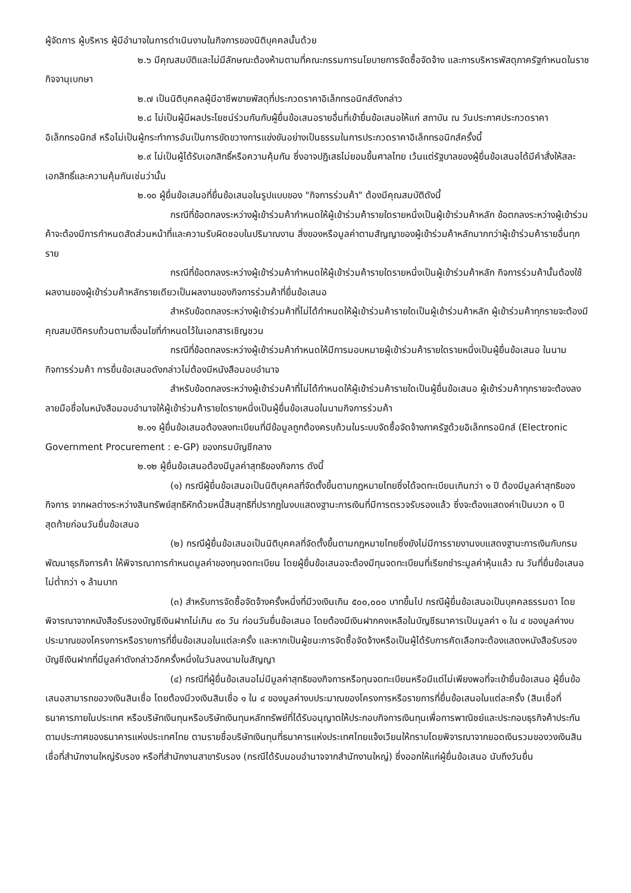ผู้จัดการ ผู้บริหาร ผู้มีอำนาจในการดำเนินงานในกิจการของนิติบุคคลนั้นด้วย
๒.๖ มีคุณสมบัติและไม่มีลักษณะต้องห้ามตามที่คณะกรรมการนโยบายการจัดซื้อจัดจ้าง และการบริหารพัสดุภาครัฐกำหนดในราชกิจจานุเบกษา
๒.๗ เป็นนิติบุคคลผู้มีอาชีพขายพัสดุที่ประกวดราคาอิเล็กทรอนิกส์ดังกล่าว
๒.๘ ไม่เป็นผู้มีผลประโยชน์ร่วมกันกับผู้ยื่นข้อเสนอรายอื่นที่เข้ายื่นข้อเสนอให้แก่ สถาบัน ณ วันประกาศประกวดราคาอิเล็กทรอนิกส์ หรือไม่เป็นผู้กระทำการอันเป็นการขัดขวางการแข่งขันอย่างเป็นธรรมในการประกวดราคาอิเล็กทรอนิกส์ครั้งนี้
๒.๙ ไม่เป็นผู้ได้รับเอกสิทธิ์หรือความคุ้มกัน ซึ่งอาจปฏิเสธไม่ยอมขึ้นศาลไทย เว้นแต่รัฐบาลของผู้ยื่นข้อเสนอได้มีคำสั่งให้สละเอกสิทธิ์และความคุ้มกันเช่นว่านั้น
๒.๑๐ ผู้ยื่นข้อเสนอที่ยื่นข้อเสนอในรูปแบบของ "กิจการร่วมค้า" ต้องมีคุณสมบัติดังนี้
กรณีที่ข้อตกลงระหว่างผู้เข้าร่วมค้ากำหนดให้ผู้เข้าร่วมค้ารายใดรายหนึ่งเป็นผู้เข้าร่วมค้าหลัก ข้อตกลงระหว่างผู้เข้าร่วมค้าจะต้องมีการกำหนดสัดส่วนหน้าที่และความรับผิดชอบในปริมาณงาน สิ่งของหรือมูลค่าตามสัญญาของผู้เข้าร่วมค้าหลักมากกว่าผู้เข้าร่วมค้ารายอื่นทุกราย
กรณีที่ข้อตกลงระหว่างผู้เข้าร่วมค้ากำหนดให้ผู้เข้าร่วมค้ารายใดรายหนึ่งเป็นผู้เข้าร่วมค้าหลัก กิจการร่วมค้านั้นต้องใช้ผลงานของผู้เข้าร่วมค้าหลักรายเดียวเป็นผลงานของกิจการร่วมค้าที่ยื่นข้อเสนอ
สำหรับข้อตกลงระหว่างผู้เข้าร่วมค้าที่ไม่ได้กำหนดให้ผู้เข้าร่วมค้ารายใดเป็นผู้เข้าร่วมค้าหลัก ผู้เข้าร่วมค้าทุกรายจะต้องมีคุณสมบัติครบถ้วนตามเงื่อนไขที่กำหนดไว้ในเอกสารเชิญชวน
กรณีที่ข้อตกลงระหว่างผู้เข้าร่วมค้ากำหนดให้มีการมอบหมายผู้เข้าร่วมค้ารายใดรายหนึ่งเป็นผู้ยื่นข้อเสนอ ในนามกิจการร่วมค้า การยื่นข้อเสนอดังกล่าวไม่ต้องมีหนังสือมอบอำนาจ
สำหรับข้อตกลงระหว่างผู้เข้าร่วมค้าที่ไม่ได้กำหนดให้ผู้เข้าร่วมค้ารายใดเป็นผู้ยื่นข้อเสนอ ผู้เข้าร่วมค้าทุกรายจะต้องลงลายมือชื่อในหนังสือมอบอำนาจให้ผู้เข้าร่วมค้ารายใดรายหนึ่งเป็นผู้ยื่นข้อเสนอในนามกิจการร่วมค้า
๒.๑๑ ผู้ยื่นข้อเสนอต้องลงทะเบียนที่มีข้อมูลถูกต้องครบถ้วนในระบบจัดซื้อจัดจ้างภาครัฐด้วยอิเล็กทรอนิกส์ (Electronic Government Procurement : e-GP) ของกรมบัญชีกลาง
๒.๑๒ ผู้ยื่นข้อเสนอต้องมีมูลค่าสุทธิของกิจการ ดังนี้
(๑) กรณีผู้ยื่นข้อเสนอเป็นนิติบุคคลที่จัดตั้งขึ้นตามกฎหมายไทยซึ่งได้จดทะเบียนเกินกว่า ๑ ปี ต้องมีมูลค่าสุทธิของกิจการ จากผลต่างระหว่างสินทรัพย์สุทธิหักด้วยหนี้สินสุทธิที่ปรากฏในงบแสดงฐานะการเงินที่มีการตรวจรับรองแล้ว ซึ่งจะต้องแสดงค่าเป็นบวก ๑ ปีสุดท้ายก่อนวันยื่นข้อเสนอ
(๒) กรณีผู้ยื่นข้อเสนอเป็นนิติบุคคลที่จัดตั้งขึ้นตามกฎหมายไทยซึ่งยังไม่มีการรายงานงบแสดงฐานะการเงินกับกรมพัฒนาธุรกิจการค้า ให้พิจารณาการกำหนดมูลค่าของทุนจดทะเบียน โดยผู้ยื่นข้อเสนอจะต้องมีทุนจดทะเบียนที่เรียกชำระมูลค่าหุ้นแล้ว ณ วันที่ยื่นข้อเสนอ ไม่ต่ำกว่า ๑ ล้านบาท
(๓) สำหรับการจัดซื้อจัดจ้างครั้งหนึ่งที่มีวงเงินเกิน ๕๐๐,๐๐๐ บาทขึ้นไป กรณีผู้ยื่นข้อเสนอเป็นบุคคลธรรมดา โดยพิจารณาจากหนังสือรับรองบัญชีเงินฝากไม่เกิน ๙๐ วัน ก่อนวันยื่นข้อเสนอ โดยต้องมีเงินฝากคงเหลือในบัญชีธนาคารเป็นมูลค่า ๑ ใน ๔ ของมูลค่างบประมาณของโครงการหรือรายการที่ยื่นข้อเสนอในแต่ละครั้ง และหากเป็นผู้ชนะการจัดซื้อจัดจ้างหรือเป็นผู้ได้รับการคัดเลือกจะต้องแสดงหนังสือรับรองบัญชีเงินฝากที่มีมูลค่าดังกล่าวอีกครั้งหนึ่งในวันลงนามในสัญญา
(๔) กรณีที่ผู้ยื่นข้อเสนอไม่มีมูลค่าสุทธิของกิจการหรือทุนจดทะเบียนหรือมีแต่ไม่เพียงพอที่จะเข้ายื่นข้อเสนอ ผู้ยื่นข้อเสนอสามารถขอวงเงินสินเชื่อ โดยต้องมีวงเงินสินเชื่อ ๑ ใน ๔ ของมูลค่างบประมาณของโครงการหรือรายการที่ยื่นข้อเสนอในแต่ละครั้ง (สินเชื่อที่ธนาคารภายในประเทศ หรือบริษัทเงินทุนหรือบริษัทเงินทุนหลักทรัพย์ที่ได้รับอนุญาตให้ประกอบกิจการเงินทุนเพื่อการพาณิชย์และประกอบธุรกิจค้าประกันตามประกาศของธนาคารแห่งประเทศไทย ตามรายชื่อบริษัทเงินทุนที่ธนาคารแห่งประเทศไทยแจ้งเวียนให้ทราบโดยพิจารณาจากยอดเงินรวมของวงเงินสินเชื่อที่สำนักงานใหญ่รับรอง หรือที่สำนักงานสาขารับรอง (กรณีได้รับมอบอำนาจจากสำนักงานใหญ่) ซึ่งออกให้แก่ผู้ยื่นข้อเสนอ นับถึงวันยื่น